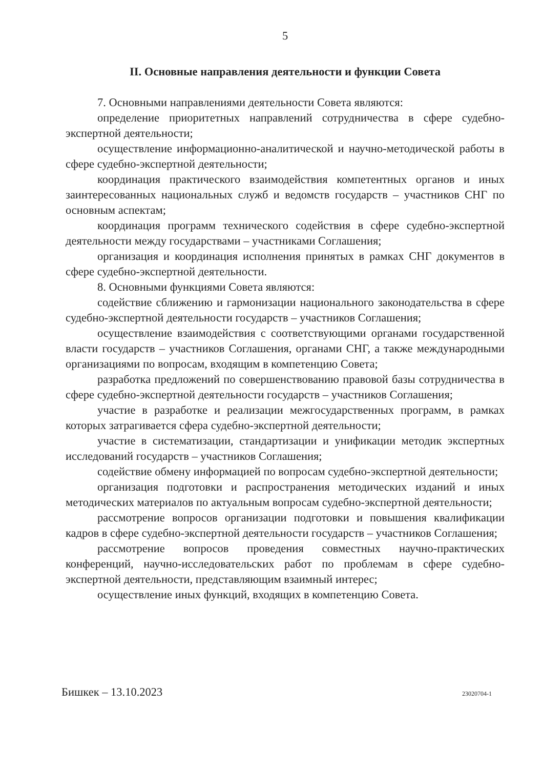5
II. Основные направления деятельности и функции Совета
7. Основными направлениями деятельности Совета являются:
определение приоритетных направлений сотрудничества в сфере судебно-экспертной деятельности;
осуществление информационно-аналитической и научно-методической работы в сфере судебно-экспертной деятельности;
координация практического взаимодействия компетентных органов и иных заинтересованных национальных служб и ведомств государств – участников СНГ по основным аспектам;
координация программ технического содействия в сфере судебно-экспертной деятельности между государствами – участниками Соглашения;
организация и координация исполнения принятых в рамках СНГ документов в сфере судебно-экспертной деятельности.
8. Основными функциями Совета являются:
содействие сближению и гармонизации национального законодательства в сфере судебно-экспертной деятельности государств – участников Соглашения;
осуществление взаимодействия с соответствующими органами государственной власти государств – участников Соглашения, органами СНГ, а также международными организациями по вопросам, входящим в компетенцию Совета;
разработка предложений по совершенствованию правовой базы сотрудничества в сфере судебно-экспертной деятельности государств – участников Соглашения;
участие в разработке и реализации межгосударственных программ, в рамках которых затрагивается сфера судебно-экспертной деятельности;
участие в систематизации, стандартизации и унификации методик экспертных исследований государств – участников Соглашения;
содействие обмену информацией по вопросам судебно-экспертной деятельности;
организация подготовки и распространения методических изданий и иных методических материалов по актуальным вопросам судебно-экспертной деятельности;
рассмотрение вопросов организации подготовки и повышения квалификации кадров в сфере судебно-экспертной деятельности государств – участников Соглашения;
рассмотрение вопросов проведения совместных научно-практических конференций, научно-исследовательских работ по проблемам в сфере судебно-экспертной деятельности, представляющим взаимный интерес;
осуществление иных функций, входящих в компетенцию Совета.
Бишкек – 13.10.2023 23020704-1